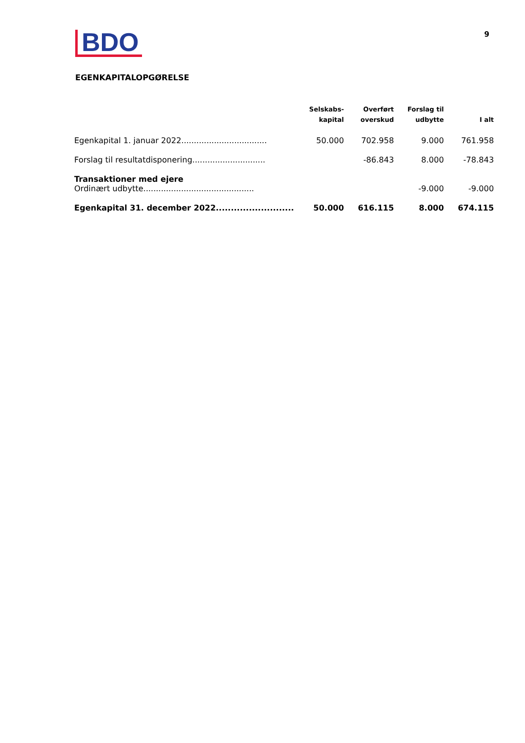BDO
9
EGENKAPITALOPGØRELSE
| | Selskabs- kapital | Overført overskud | Forslag til udbytte | I alt |
| --- | --- | --- | --- | --- |
| Egenkapital 1. januar 2022.................................. | 50.000 | 702.958 | 9.000 | 761.958 |
| Forslag til resultatdisponering............................. | | -86.843 | 8.000 | -78.843 |
| Transaktioner med ejere Ordinært udbytte............................................ | | | -9.000 | -9.000 |
| Egenkapital 31. december 2022.......................... | 50.000 | 616.115 | 8.000 | 674.115 |